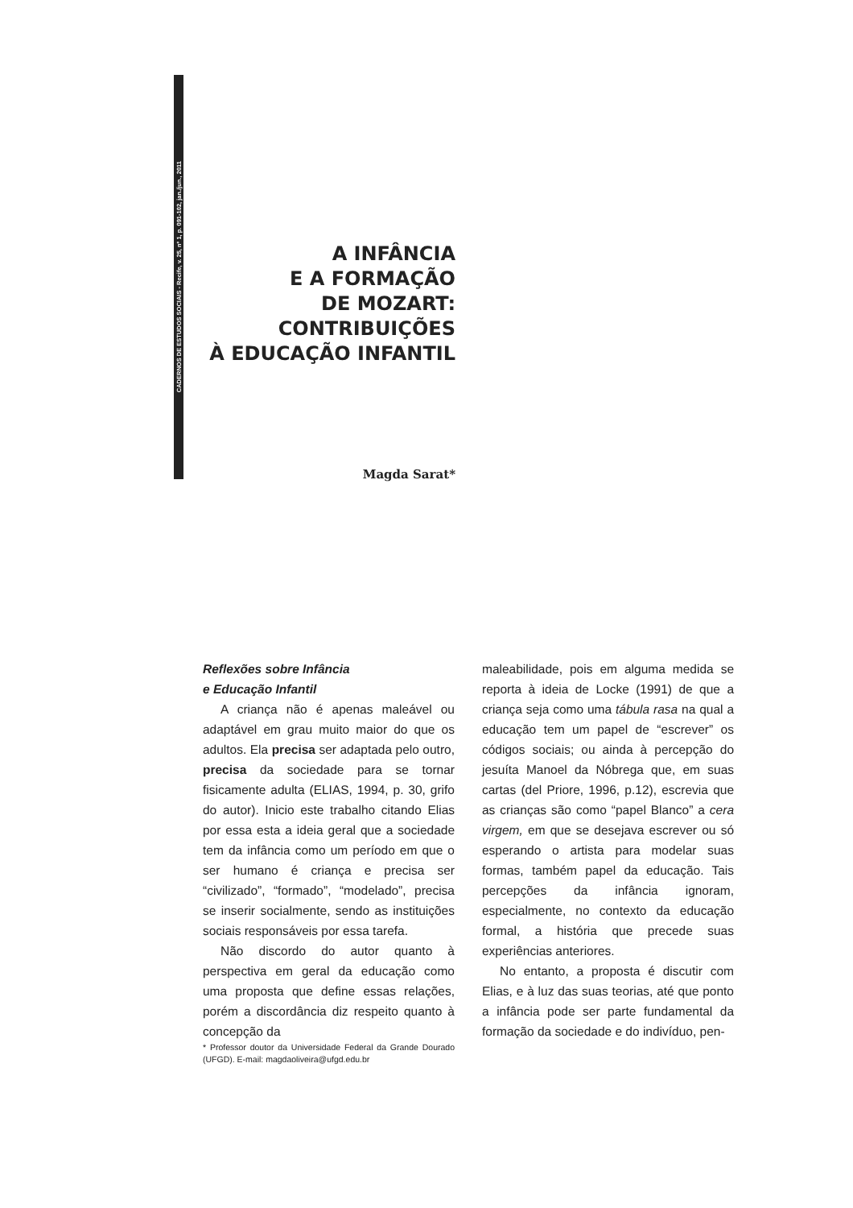CADERNOS DE ESTUDOS SOCIAIS - Recife, v. 25, nº 1, p. 091-102, jan./jun., 2011
A INFÂNCIA
E A FORMAÇÃO
DE MOZART:
CONTRIBUIÇÕES
À EDUCAÇÃO INFANTIL
Magda Sarat*
Reflexões sobre Infância
e Educação Infantil
A criança não é apenas maleável ou adaptável em grau muito maior do que os adultos. Ela precisa ser adaptada pelo outro, precisa da sociedade para se tornar fisicamente adulta (ELIAS, 1994, p. 30, grifo do autor). Inicio este trabalho citando Elias por essa esta a ideia geral que a sociedade tem da infância como um período em que o ser humano é criança e precisa ser “civilizado”, “formado”, “modelado”, precisa se inserir socialmente, sendo as instituições sociais responsáveis por essa tarefa.
Não discordo do autor quanto à perspectiva em geral da educação como uma proposta que define essas relações, porém a discordância diz respeito quanto à concepção da
* Professor doutor da Universidade Federal da Grande Dourado (UFGD). E-mail: magdaoliveira@ufgd.edu.br
maleabilidade, pois em alguma medida se reporta à ideia de Locke (1991) de que a criança seja como uma tábula rasa na qual a educação tem um papel de “escrever” os códigos sociais; ou ainda à percepção do jesuíta Manoel da Nóbrega que, em suas cartas (del Priore, 1996, p.12), escrevia que as crianças são como “papel Blanco” a cera virgem, em que se desejava escrever ou só esperando o artista para modelar suas formas, também papel da educação. Tais percepções da infância ignoram, especialmente, no contexto da educação formal, a história que precede suas experiências anteriores.
No entanto, a proposta é discutir com Elias, e à luz das suas teorias, até que ponto a infância pode ser parte fundamental da formação da sociedade e do indivíduo, pen-